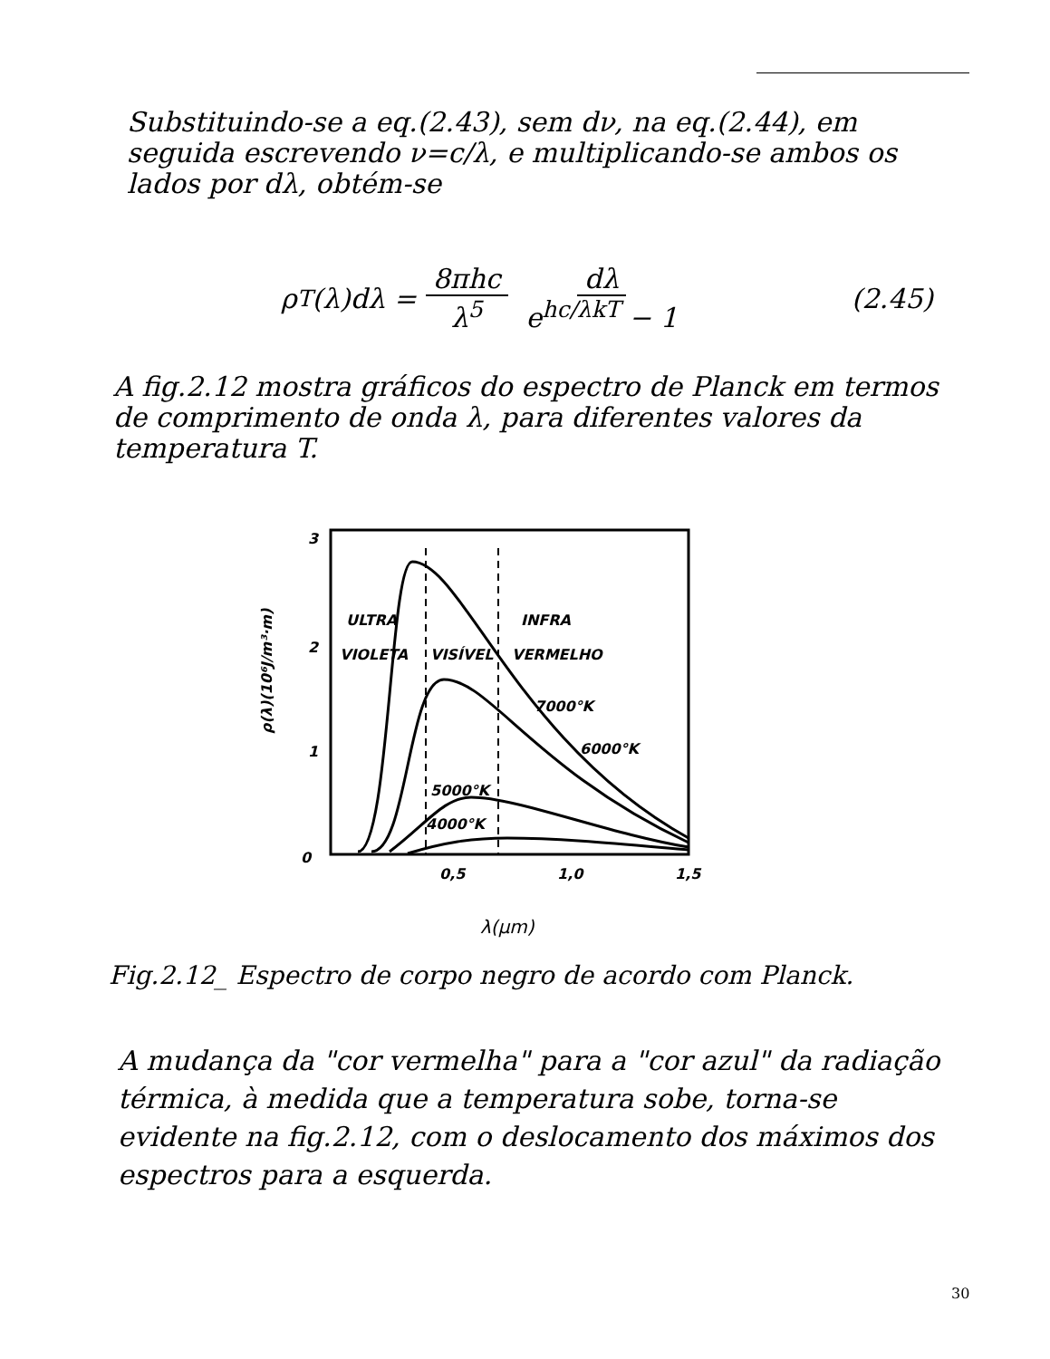Substituindo-se a eq.(2.43), sem dν, na eq.(2.44), em seguida escrevendo ν=c/λ, e multiplicando-se ambos os lados por dλ, obtém-se
ρ<sub>T</sub>(λ)dλ = 8πhc λ<sup>5</sup> dλ e<sup>hc/λkT</sup> − 1 (2.45)
A fig.2.12 mostra gráficos do espectro de Planck em termos de comprimento de onda λ, para diferentes valores da temperatura T.
3
2
1
0
0,5
1,0
1,5
ρ(λ)(10⁶J/m³·m)
λ(μm)
ULTRA
VIOLETA
VISÍVEL
INFRA
VERMELHO
7000°K
6000°K
5000°K
4000°K
Fig.2.12_ Espectro de corpo negro de acordo com Planck.
A mudança da "cor vermelha" para a "cor azul" da radiação térmica, à medida que a temperatura sobe, torna-se evidente na fig.2.12, com o deslocamento dos máximos dos espectros para a esquerda.
30